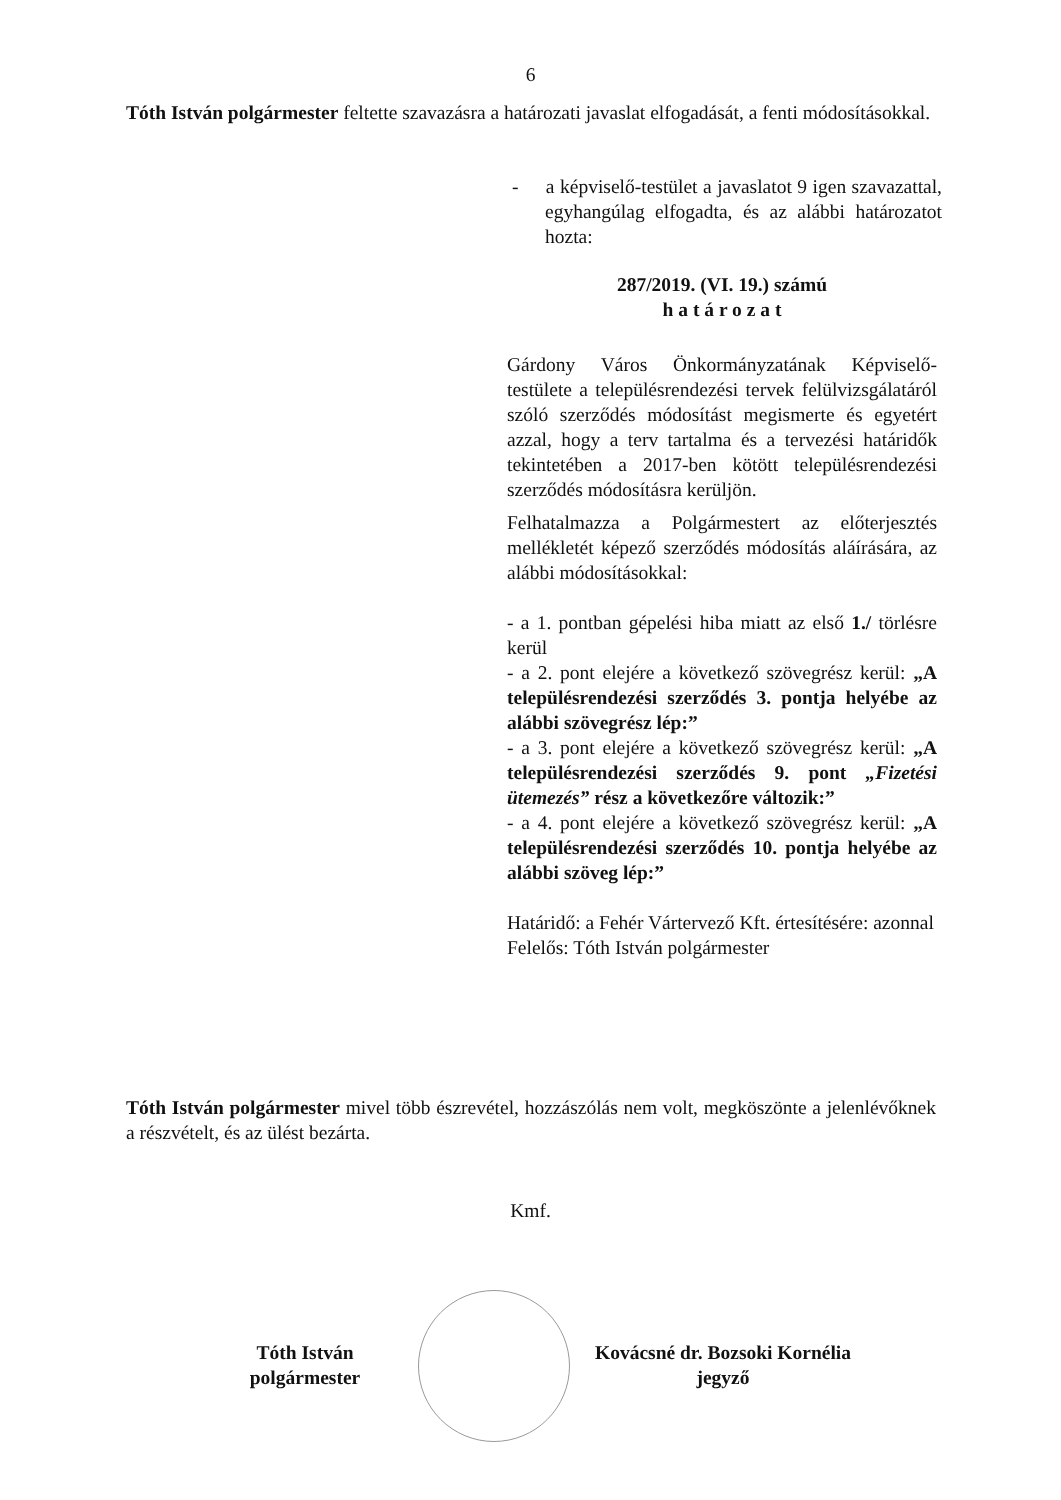6
Tóth István polgármester feltette szavazásra a határozati javaslat elfogadását, a fenti módosításokkal.
- a képviselő-testület a javaslatot 9 igen szavazattal, egyhangúlag elfogadta, és az alábbi határozatot hozta:
287/2019. (VI. 19.) számú
h a t á r o z a t
Gárdony Város Önkormányzatának Képviselő-testülete a településrendezési tervek felülvizsgálatáról szóló szerződés módosítást megismerte és egyetért azzal, hogy a terv tartalma és a tervezési határidők tekintetében a 2017-ben kötött településrendezési szerződés módosításra kerüljön.
Felhatalmazza a Polgármestert az előterjesztés mellékletét képező szerződés módosítás aláírására, az alábbi módosításokkal:
- a 1. pontban gépelési hiba miatt az első 1./ törlésre kerül
- a 2. pont elejére a következő szövegrész kerül: „A településrendezési szerződés 3. pontja helyébe az alábbi szövegrész lép:”
- a 3. pont elejére a következő szövegrész kerül: „A településrendezési szerződés 9. pont „Fizetési ütemezés” rész a következőre változik:”
- a 4. pont elejére a következő szövegrész kerül: „A településrendezési szerződés 10. pontja helyébe az alábbi szöveg lép:”
Határidő: a Fehér Vártervező Kft. értesítésére: azonnal
Felelős: Tóth István polgármester
Tóth István polgármester mivel több észrevétel, hozzászólás nem volt, megköszönte a jelenlévőknek a részvételt, és az ülést bezárta.
Kmf.
Tóth István
polgármester
Kovácsné dr. Bozsoki Kornélia
jegyző